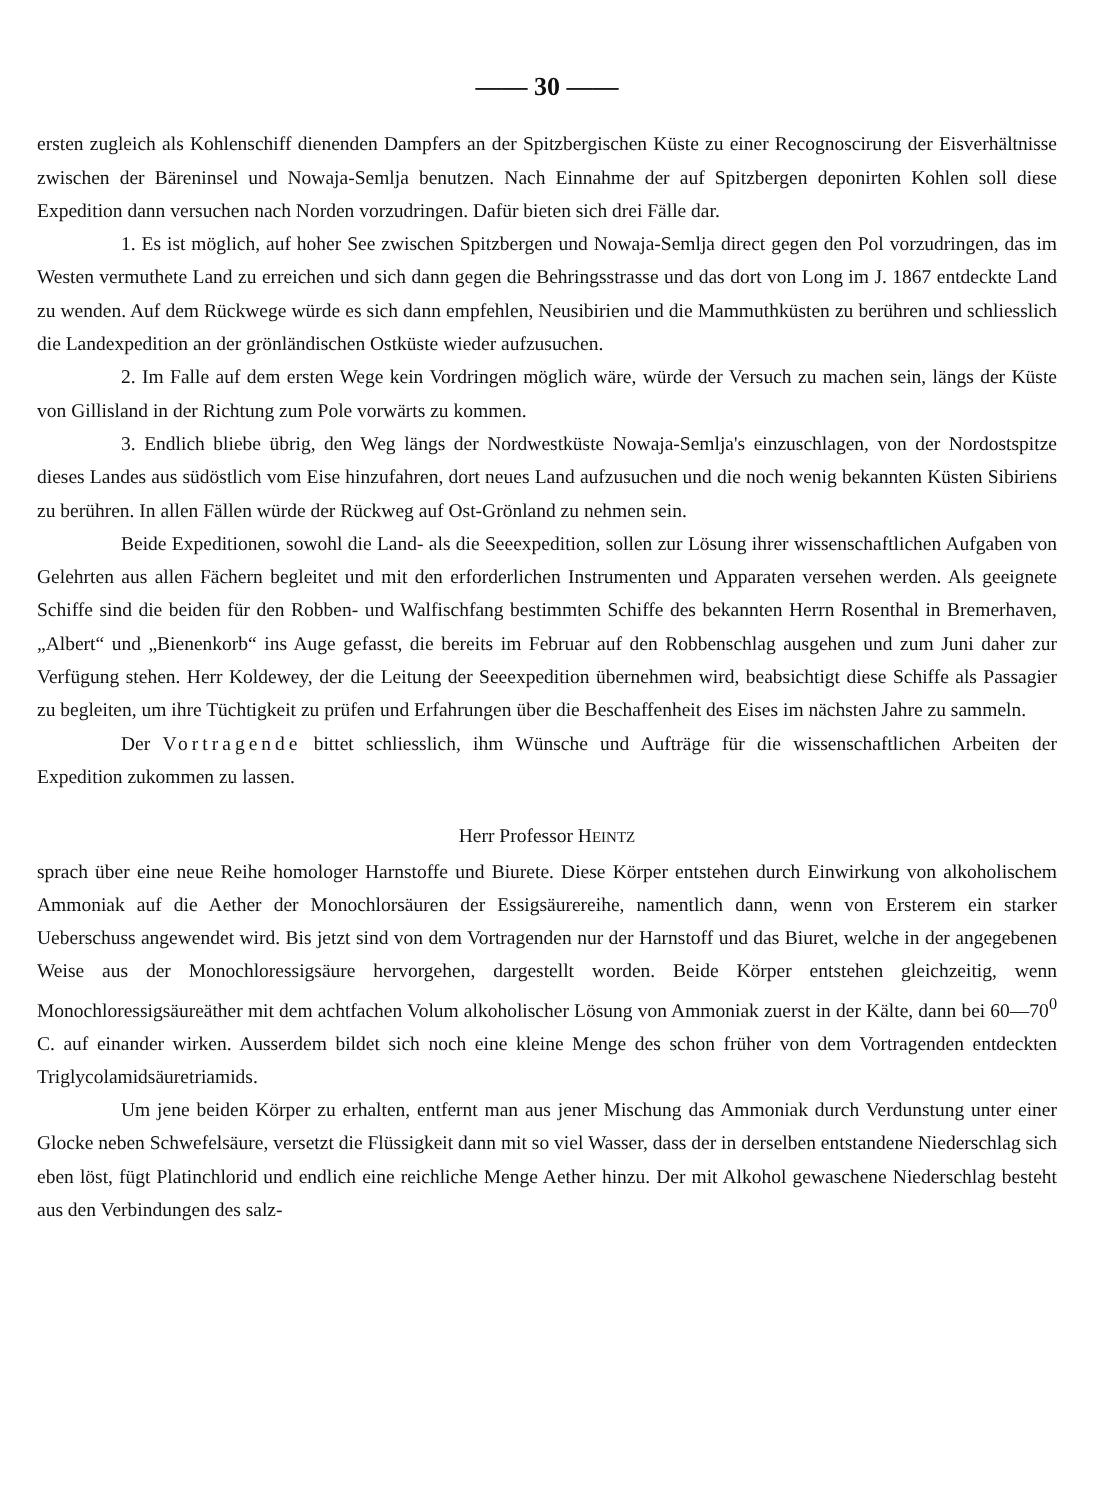—— 30 ——
ersten zugleich als Kohlenschiff dienenden Dampfers an der Spitzbergischen Küste zu einer Recognoscirung der Eisverhältnisse zwischen der Bäreninsel und Nowaja-Semlja benutzen. Nach Einnahme der auf Spitzbergen deponirten Kohlen soll diese Expedition dann versuchen nach Norden vorzudringen. Dafür bieten sich drei Fälle dar.
1. Es ist möglich, auf hoher See zwischen Spitzbergen und Nowaja-Semlja direct gegen den Pol vorzudringen, das im Westen vermuthete Land zu erreichen und sich dann gegen die Behringsstrasse und das dort von Long im J. 1867 entdeckte Land zu wenden. Auf dem Rückwege würde es sich dann empfehlen, Neusibirien und die Mammuthküsten zu berühren und schliesslich die Landexpedition an der grönländischen Ostküste wieder aufzusuchen.
2. Im Falle auf dem ersten Wege kein Vordringen möglich wäre, würde der Versuch zu machen sein, längs der Küste von Gillisland in der Richtung zum Pole vorwärts zu kommen.
3. Endlich bliebe übrig, den Weg längs der Nordwestküste Nowaja-Semlja's einzuschlagen, von der Nordostspitze dieses Landes aus südöstlich vom Eise hinzufahren, dort neues Land aufzusuchen und die noch wenig bekannten Küsten Sibiriens zu berühren. In allen Fällen würde der Rückweg auf Ost-Grönland zu nehmen sein.
Beide Expeditionen, sowohl die Land- als die Seeexpedition, sollen zur Lösung ihrer wissenschaftlichen Aufgaben von Gelehrten aus allen Fächern begleitet und mit den erforderlichen Instrumenten und Apparaten versehen werden. Als geeignete Schiffe sind die beiden für den Robben- und Walfischfang bestimmten Schiffe des bekannten Herrn Rosenthal in Bremerhaven, „Albert“ und „Bienenkorb“ ins Auge gefasst, die bereits im Februar auf den Robbenschlag ausgehen und zum Juni daher zur Verfügung stehen. Herr Koldewey, der die Leitung der Seeexpedition übernehmen wird, beabsichtigt diese Schiffe als Passagier zu begleiten, um ihre Tüchtigkeit zu prüfen und Erfahrungen über die Beschaffenheit des Eises im nächsten Jahre zu sammeln.
Der Vortragende bittet schliesslich, ihm Wünsche und Aufträge für die wissenschaftlichen Arbeiten der Expedition zukommen zu lassen.
Herr Professor HEINTZ
sprach über eine neue Reihe homologer Harnstoffe und Biurete. Diese Körper entstehen durch Einwirkung von alkoholischem Ammoniak auf die Aether der Monochlorsäuren der Essigsäurereihe, namentlich dann, wenn von Ersterem ein starker Ueberschuss angewendet wird. Bis jetzt sind von dem Vortragenden nur der Harnstoff und das Biuret, welche in der angegebenen Weise aus der Monochloressigsäure hervorgehen, dargestellt worden. Beide Körper entstehen gleichzeitig, wenn Monochloressigsäureäther mit dem achtfachen Volum alkoholischer Lösung von Ammoniak zuerst in der Kälte, dann bei 60—70<sup>0</sup> C. auf einander wirken. Ausserdem bildet sich noch eine kleine Menge des schon früher von dem Vortragenden entdeckten Triglycolamidsäuretriamids.
Um jene beiden Körper zu erhalten, entfernt man aus jener Mischung das Ammoniak durch Verdunstung unter einer Glocke neben Schwefelsäure, versetzt die Flüssigkeit dann mit so viel Wasser, dass der in derselben entstandene Niederschlag sich eben löst, fügt Platinchlorid und endlich eine reichliche Menge Aether hinzu. Der mit Alkohol gewaschene Niederschlag besteht aus den Verbindungen des salz-